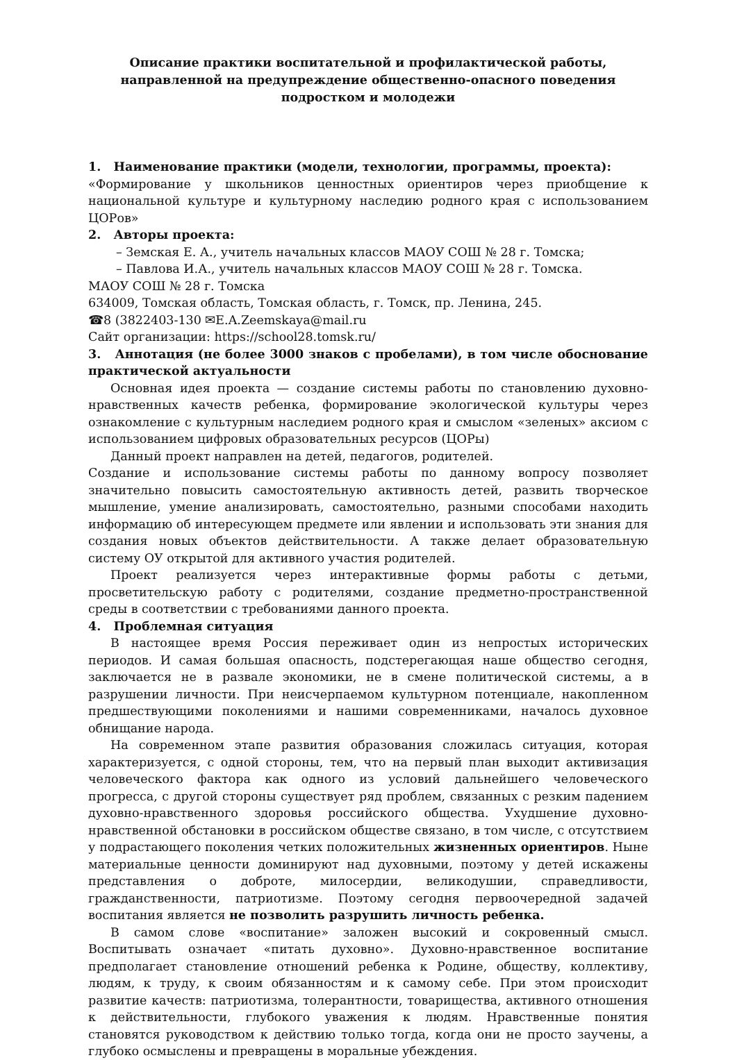Описание практики воспитательной и профилактической работы, направленной на предупреждение общественно-опасного поведения подростком и молодежи
1. Наименование практики (модели, технологии, программы, проекта):
«Формирование у школьников ценностных ориентиров через приобщение к национальной культуре и культурному наследию родного края с использованием ЦОРов»
2. Авторы проекта:
– Земская Е. А., учитель начальных классов МАОУ СОШ № 28 г. Томска;
– Павлова И.А., учитель начальных классов МАОУ СОШ № 28 г. Томска.
МАОУ СОШ № 28 г. Томска
634009, Томская область, Томская область, г. Томск, пр. Ленина, 245.
☎8 (3822403-130 ✉E.A.Zeemskaya@mail.ru
Сайт организации: https://school28.tomsk.ru/
3. Аннотация (не более 3000 знаков с пробелами), в том числе обоснование практической актуальности
Основная идея проекта — создание системы работы по становлению духовно-нравственных качеств ребенка, формирование экологической культуры через ознакомление с культурным наследием родного края и смыслом «зеленых» аксиом с использованием цифровых образовательных ресурсов (ЦОРы)
Данный проект направлен на детей, педагогов, родителей.
Создание и использование системы работы по данному вопросу позволяет значительно повысить самостоятельную активность детей, развить творческое мышление, умение анализировать, самостоятельно, разными способами находить информацию об интересующем предмете или явлении и использовать эти знания для создания новых объектов действительности. А также делает образовательную систему ОУ открытой для активного участия родителей.
Проект реализуется через интерактивные формы работы с детьми, просветительскую работу с родителями, создание предметно-пространственной среды в соответствии с требованиями данного проекта.
4. Проблемная ситуация
В настоящее время Россия переживает один из непростых исторических периодов. И самая большая опасность, подстерегающая наше общество сегодня, заключается не в развале экономики, не в смене политической системы, а в разрушении личности. При неисчерпаемом культурном потенциале, накопленном предшествующими поколениями и нашими современниками, началось духовное обнищание народа.
На современном этапе развития образования сложилась ситуация, которая характеризуется, с одной стороны, тем, что на первый план выходит активизация человеческого фактора как одного из условий дальнейшего человеческого прогресса, с другой стороны существует ряд проблем, связанных с резким падением духовно-нравственного здоровья российского общества. Ухудшение духовно-нравственной обстановки в российском обществе связано, в том числе, с отсутствием у подрастающего поколения четких положительных жизненных ориентиров. Ныне материальные ценности доминируют над духовными, поэтому у детей искажены представления о доброте, милосердии, великодушии, справедливости, гражданственности, патриотизме. Поэтому сегодня первоочередной задачей воспитания является не позволить разрушить личность ребенка.
В самом слове «воспитание» заложен высокий и сокровенный смысл. Воспитывать означает «питать духовно». Духовно-нравственное воспитание предполагает становление отношений ребенка к Родине, обществу, коллективу, людям, к труду, к своим обязанностям и к самому себе. При этом происходит развитие качеств: патриотизма, толерантности, товарищества, активного отношения к действительности, глубокого уважения к людям. Нравственные понятия становятся руководством к действию только тогда, когда они не просто заучены, а глубоко осмыслены и превращены в моральные убеждения.